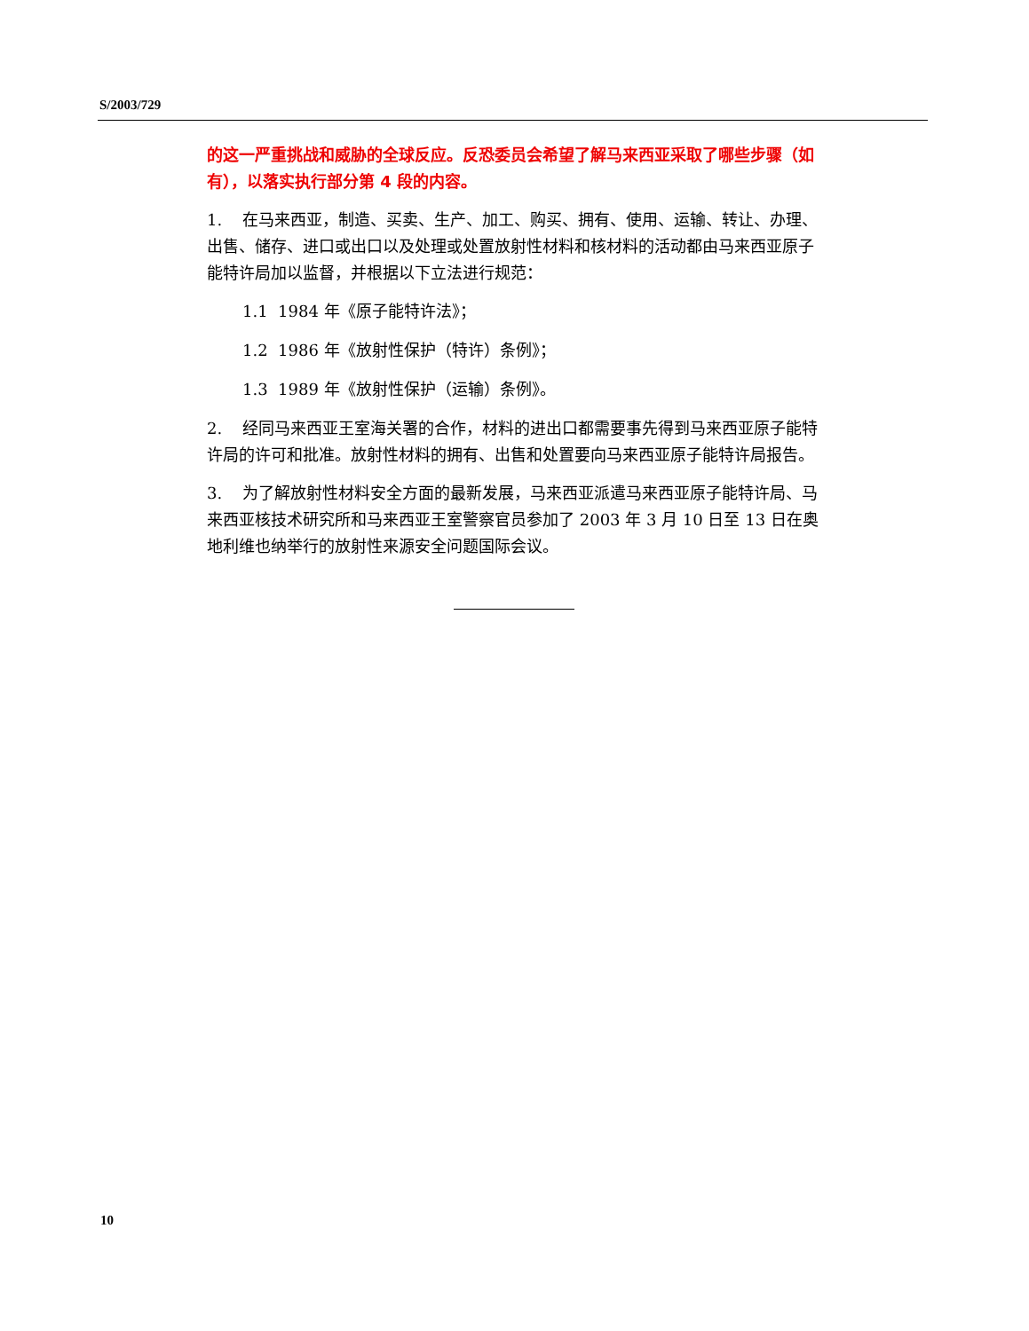S/2003/729
的这一严重挑战和威胁的全球反应。反恐委员会希望了解马来西亚采取了哪些步骤（如有），以落实执行部分第 4 段的内容。
1. 在马来西亚，制造、买卖、生产、加工、购买、拥有、使用、运输、转让、办理、出售、储存、进口或出口以及处理或处置放射性材料和核材料的活动都由马来西亚原子能特许局加以监督，并根据以下立法进行规范：
1.1 1984 年《原子能特许法》；
1.2 1986 年《放射性保护（特许）条例》；
1.3 1989 年《放射性保护（运输）条例》。
2. 经同马来西亚王室海关署的合作，材料的进出口都需要事先得到马来西亚原子能特许局的许可和批准。放射性材料的拥有、出售和处置要向马来西亚原子能特许局报告。
3. 为了解放射性材料安全方面的最新发展，马来西亚派遣马来西亚原子能特许局、马来西亚核技术研究所和马来西亚王室警察官员参加了 2003 年 3 月 10 日至 13 日在奥地利维也纳举行的放射性来源安全问题国际会议。
10